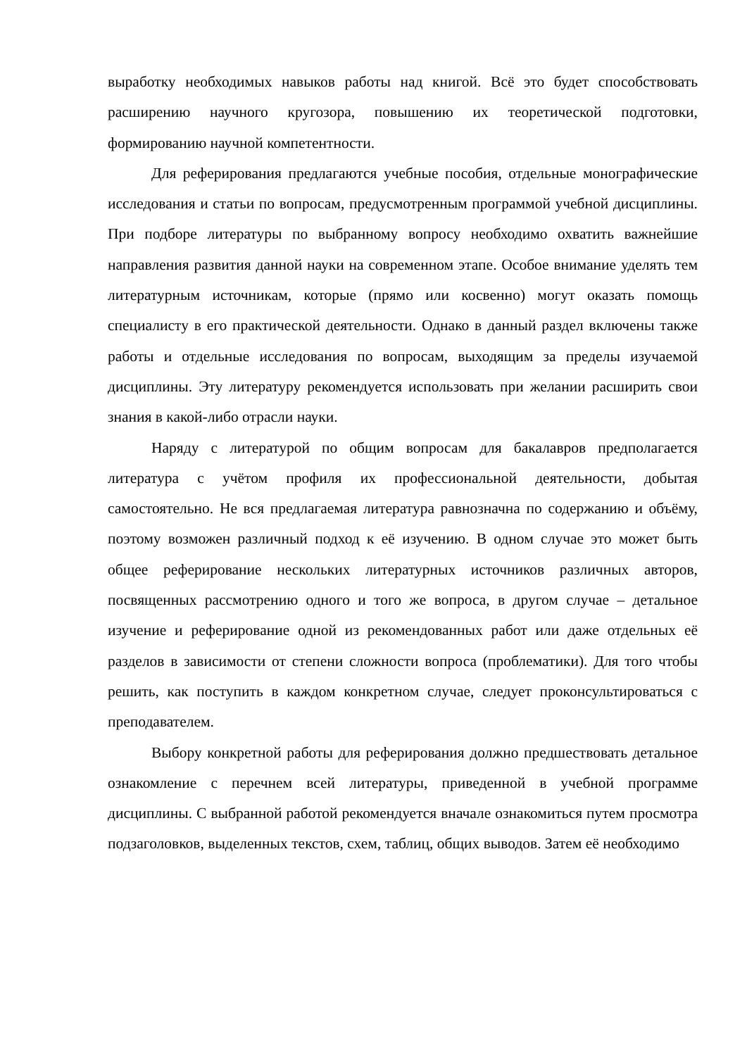выработку необходимых навыков работы над книгой. Всё это будет способствовать расширению научного кругозора, повышению их теоретической подготовки, формированию научной компетентности.
Для реферирования предлагаются учебные пособия, отдельные монографические исследования и статьи по вопросам, предусмотренным программой учебной дисциплины. При подборе литературы по выбранному вопросу необходимо охватить важнейшие направления развития данной науки на современном этапе. Особое внимание уделять тем литературным источникам, которые (прямо или косвенно) могут оказать помощь специалисту в его практической деятельности. Однако в данный раздел включены также работы и отдельные исследования по вопросам, выходящим за пределы изучаемой дисциплины. Эту литературу рекомендуется использовать при желании расширить свои знания в какой-либо отрасли науки.
Наряду с литературой по общим вопросам для бакалавров предполагается литература с учётом профиля их профессиональной деятельности, добытая самостоятельно. Не вся предлагаемая литература равнозначна по содержанию и объёму, поэтому возможен различный подход к её изучению. В одном случае это может быть общее реферирование нескольких литературных источников различных авторов, посвященных рассмотрению одного и того же вопроса, в другом случае – детальное изучение и реферирование одной из рекомендованных работ или даже отдельных её разделов в зависимости от степени сложности вопроса (проблематики). Для того чтобы решить, как поступить в каждом конкретном случае, следует проконсультироваться с преподавателем.
Выбору конкретной работы для реферирования должно предшествовать детальное ознакомление с перечнем всей литературы, приведенной в учебной программе дисциплины. С выбранной работой рекомендуется вначале ознакомиться путем просмотра подзаголовков, выделенных текстов, схем, таблиц, общих выводов. Затем её необходимо